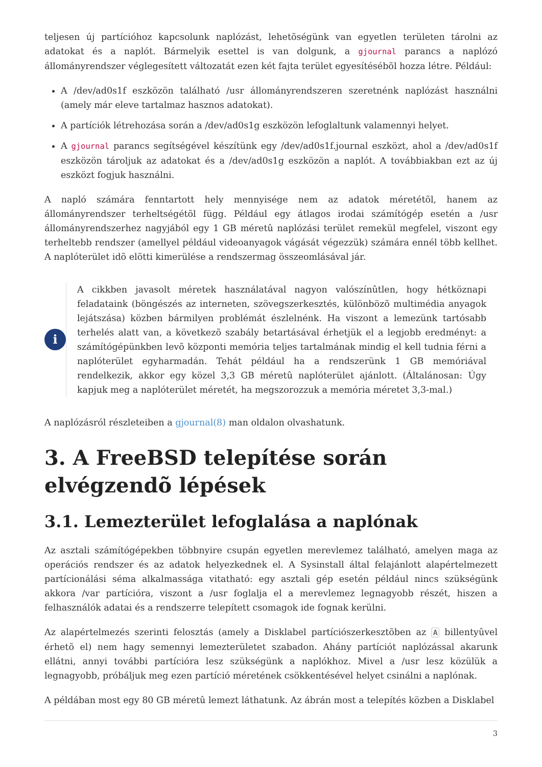teljesen új partícióhoz kapcsolunk naplózást, lehetõségünk van egyetlen területen tárolni az adatokat és a naplót. Bármelyik esettel is van dolgunk, a gjournal parancs a naplózó állományrendszer véglegesített változatát ezen két fajta terület egyesítésébõl hozza létre. Például:
A /dev/ad0s1f eszközön található /usr állományrendszeren szeretnénk naplózást használni (amely már eleve tartalmaz hasznos adatokat).
A partíciók létrehozása során a /dev/ad0s1g eszközön lefoglaltunk valamennyi helyet.
A gjournal parancs segítségével készítünk egy /dev/ad0s1f.journal eszközt, ahol a /dev/ad0s1f eszközön tároljuk az adatokat és a /dev/ad0s1g eszközön a naplót. A továbbiakban ezt az új eszközt fogjuk használni.
A napló számára fenntartott hely mennyisége nem az adatok méretétõl, hanem az állományrendszer terheltségétõl függ. Például egy átlagos irodai számítógép esetén a /usr állományrendszerhez nagyjából egy 1 GB méretû naplózási terület remekül megfelel, viszont egy terheltebb rendszer (amellyel például videoanyagok vágását végezzük) számára ennél több kellhet. A naplóterület idõ elõtti kimerülése a rendszermag összeomlásával jár.
i
A cikkben javasolt méretek használatával nagyon valószínûtlen, hogy hétköznapi feladataink (böngészés az interneten, szövegszerkesztés, különbözõ multimédia anyagok lejátszása) közben bármilyen problémát észlelnénk. Ha viszont a lemezünk tartósabb terhelés alatt van, a következõ szabály betartásával érhetjük el a legjobb eredményt: a számítógépünkben levõ központi memória teljes tartalmának mindig el kell tudnia férni a naplóterület egyharmadán. Tehát például ha a rendszerünk 1 GB memóriával rendelkezik, akkor egy közel 3,3 GB méretû naplóterület ajánlott. (Általánosan: Úgy kapjuk meg a naplóterület méretét, ha megszorozzuk a memória méretet 3,3-mal.)
A naplózásról részleteiben a gjournal(8) man oldalon olvashatunk.
3. A FreeBSD telepítése során elvégzendõ lépések
3.1. Lemezterület lefoglalása a naplónak
Az asztali számítógépekben többnyire csupán egyetlen merevlemez található, amelyen maga az operációs rendszer és az adatok helyezkednek el. A Sysinstall által felajánlott alapértelmezett partícionálási séma alkalmassága vitatható: egy asztali gép esetén például nincs szükségünk akkora /var partícióra, viszont a /usr foglalja el a merevlemez legnagyobb részét, hiszen a felhasználók adatai és a rendszerre telepített csomagok ide fognak kerülni.
Az alapértelmezés szerinti felosztás (amely a Disklabel partíciószerkesztõben az A billentyûvel érhetõ el) nem hagy semennyi lemezterületet szabadon. Ahány partíciót naplózással akarunk ellátni, annyi további partícióra lesz szükségünk a naplókhoz. Mivel a /usr lesz közülük a legnagyobb, próbáljuk meg ezen partíció méretének csökkentésével helyet csinálni a naplónak.
A példában most egy 80 GB méretû lemezt láthatunk. Az ábrán most a telepítés közben a Disklabel
3